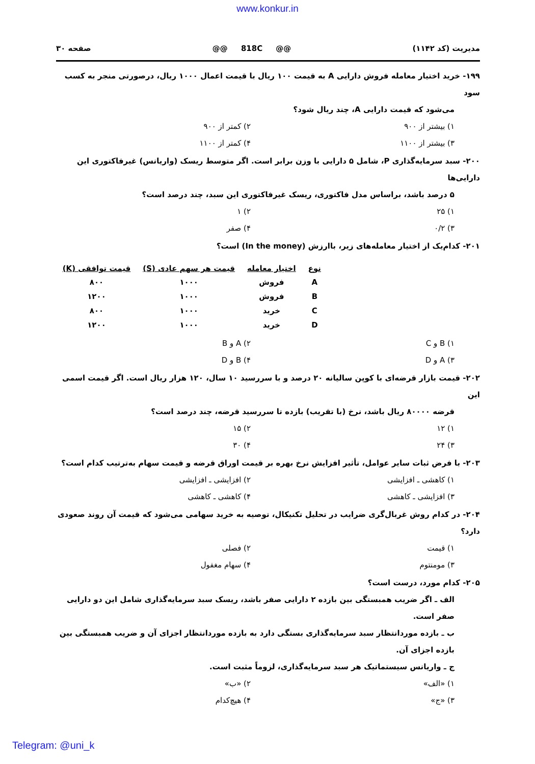www.konkur.in
مدیریت (کد ۱۱۴۲) @@ 818C @@ صفحه ۳۰
۱۹۹- خرید اختیار معامله فروش دارایی A به قیمت ۱۰۰ ریال با قیمت اعمال ۱۰۰۰ ریال، درصورتی منجر به کسب سود
می‌شود که قیمت دارایی A، چند ریال شود؟
۱) بیشتر از ۹۰۰ ۲) کمتر از ۹۰۰ ۳) بیشتر از ۱۱۰۰ ۴) کمتر از ۱۱۰۰
۲۰۰- سبد سرمایه‌گذاری P، شامل ۵ دارایی با وزن برابر است. اگر متوسط ریسک (واریانس) غیرفاکتوری این دارایی‌ها
۵ درصد باشد، براساس مدل فاکتوری، ریسک غیرفاکتوری این سبد، چند درصد است؟
۱) ۲۵ ۲) ۱ ۳) ۰/۲ ۴) صفر
۲۰۱- کدام‌یک از اختیار معامله‌های زیر، باارزش (In the money) است؟
| نوع | اختیار معامله | قیمت هر سهم عادی (S) | قیمت توافقی (K) |
| --- | --- | --- | --- |
| A | فروش | ۱۰۰۰ | ۸۰۰ |
| B | فروش | ۱۰۰۰ | ۱۲۰۰ |
| C | خرید | ۱۰۰۰ | ۸۰۰ |
| D | خرید | ۱۰۰۰ | ۱۲۰۰ |
۱) B و C ۲) A و B ۳) A و D ۴) B و D
۲۰۲- قیمت بازار قرضه‌ای با کوپن سالیانه ۲۰ درصد و با سررسید ۱۰ سال، ۱۲۰ هزار ریال است. اگر قیمت اسمی این
قرضه ۸۰۰۰۰ ریال باشد، نرخ (با تقریب) بازده تا سررسید قرضه، چند درصد است؟
۱) ۱۲ ۲) ۱۵ ۳) ۲۴ ۴) ۳۰
۲۰۳- با فرض ثبات سایر عوامل، تأثیر افزایش نرخ بهره بر قیمت اوراق قرضه و قیمت سهام به‌ترتیب کدام است؟
۱) کاهشی ـ افزایشی ۲) افزایشی ـ افزایشی ۳) افزایشی ـ کاهشی ۴) کاهشی ـ کاهشی
۲۰۴- در کدام روش غربال‌گری ضرایب در تحلیل تکنیکال، توصیه به خرید سهامی می‌شود که قیمت آن روند صعودی دارد؟
۱) قیمت ۲) فصلی ۳) مومنتوم ۴) سهام مغفول
۲۰۵- کدام مورد، درست است؟
الف ـ اگر ضریب همبستگی بین بازده ۲ دارایی صفر باشد، ریسک سبد سرمایه‌گذاری شامل این دو دارایی صفر است.
ب ـ بازده موردانتظار سبد سرمایه‌گذاری بستگی دارد به بازده موردانتظار اجزای آن و ضریب همبستگی بین بازده اجزای آن.
ج ـ واریانس سیستماتیک هر سبد سرمایه‌گذاری، لزوماً مثبت است.
۱) «الف» ۲) «ب» ۳) «ج» ۴) هیچ‌کدام
Telegram: @uni_k